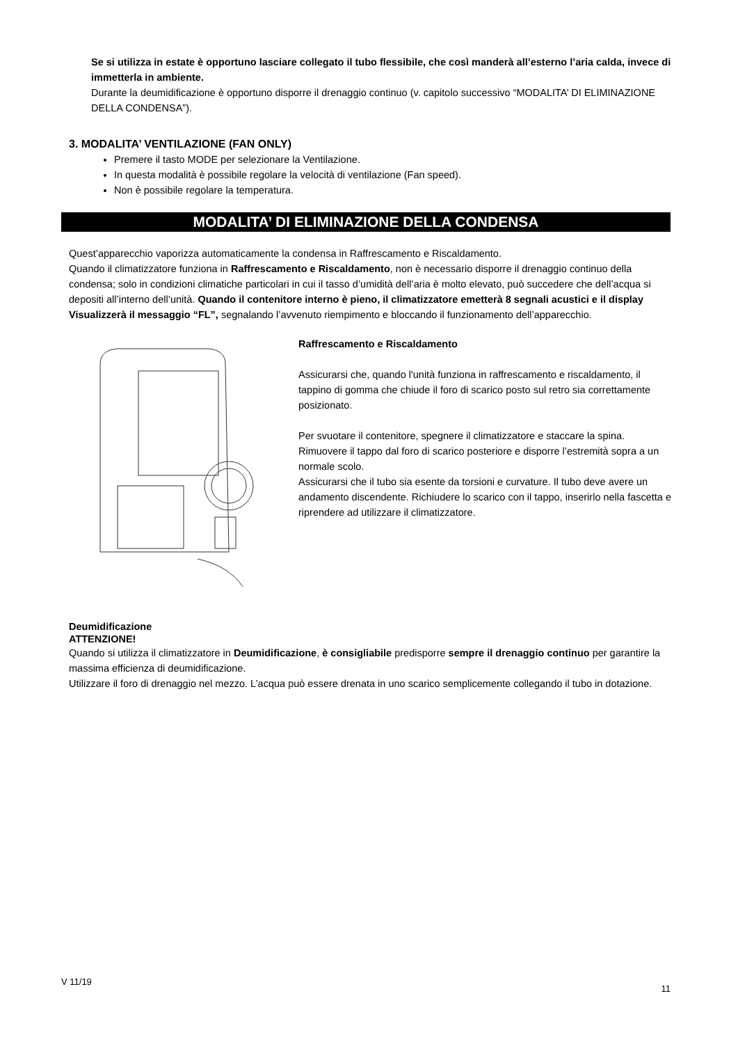Se si utilizza in estate è opportuno lasciare collegato il tubo flessibile, che così manderà all’esterno l’aria calda, invece di immetterla in ambiente.
Durante la deumidificazione è opportuno disporre il drenaggio continuo (v. capitolo successivo “MODALITA’ DI ELIMINAZIONE DELLA CONDENSA”).
3. MODALITA’ VENTILAZIONE (FAN ONLY)
Premere il tasto MODE per selezionare la Ventilazione.
In questa modalità è possibile regolare la velocità di ventilazione (Fan speed).
Non è possibile regolare la temperatura.
MODALITA’ DI ELIMINAZIONE DELLA CONDENSA
Quest’apparecchio vaporizza automaticamente la condensa in Raffrescamento e Riscaldamento.
Quando il climatizzatore funziona in Raffrescamento e Riscaldamento, non è necessario disporre il drenaggio continuo della condensa; solo in condizioni climatiche particolari in cui il tasso d’umidità dell’aria è molto elevato, può succedere che dell’acqua si depositi all’interno dell’unità. Quando il contenitore interno è pieno, il climatizzatore emetterà 8 segnali acustici e il display Visualizzerà il messaggio “FL”, segnalando l’avvenuto riempimento e bloccando il funzionamento dell’apparecchio.
Raffrescamento e Riscaldamento
Assicurarsi che, quando l'unità funziona in raffrescamento e riscaldamento, il tappino di gomma che chiude il foro di scarico posto sul retro sia correttamente posizionato.
Per svuotare il contenitore, spegnere il climatizzatore e staccare la spina. Rimuovere il tappo dal foro di scarico posteriore e disporre l’estremità sopra a un normale scolo.
Assicurarsi che il tubo sia esente da torsioni e curvature. Il tubo deve avere un andamento discendente. Richiudere lo scarico con il tappo, inserirlo nella fascetta e riprendere ad utilizzare il climatizzatore.
Deumidificazione
ATTENZIONE!
Quando si utilizza il climatizzatore in Deumidificazione, è consigliabile predisporre sempre il drenaggio continuo per garantire la massima efficienza di deumidificazione.
Utilizzare il foro di drenaggio nel mezzo. L’acqua può essere drenata in uno scarico semplicemente collegando il tubo in dotazione.
V 11/19 11